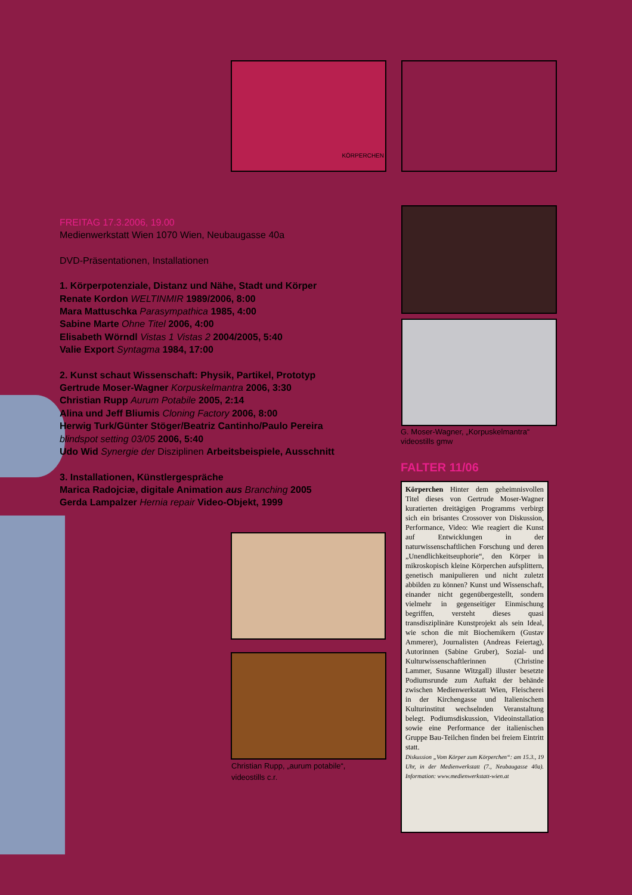KÖRPERCHEN
FREITAG 17.3.2006, 19.00
Medienwerkstatt Wien 1070 Wien, Neubaugasse 40a
DVD-Präsentationen, Installationen
1. Körperpotenziale, Distanz und Nähe, Stadt und Körper
Renate Kordon WELTINMIR 1989/2006, 8:00
Mara Mattuschka Parasympathica 1985, 4:00
Sabine Marte Ohne Titel 2006, 4:00
Elisabeth Wörndl Vistas 1 Vistas 2 2004/2005, 5:40
Valie Export Syntagma 1984, 17:00
2. Kunst schaut Wissenschaft: Physik, Partikel, Prototyp
Gertrude Moser-Wagner Korpuskelmantra 2006, 3:30
Christian Rupp Aurum Potabile 2005, 2:14
Alina und Jeff Bliumis Cloning Factory 2006, 8:00
Herwig Turk/Günter Stöger/Beatriz Cantinho/Paulo Pereira
blindspot setting 03/05 2006, 5:40
Udo Wid Synergie der Disziplinen Arbeitsbeispiele, Ausschnitt
3. Installationen, Künstlergespräche
Marica Radojciæ, digitale Animation aus Branching 2005
Gerda Lampalzer Hernia repair Video-Objekt, 1999
G. Moser-Wagner, „Korpuskelmantra“
videostills gmw
FALTER 11/06
Körperchen Hinter dem geheimnisvollen Titel dieses von Gertrude Moser-Wagner kuratierten dreitägigen Programms verbirgt sich ein brisantes Crossover von Diskussion, Performance, Video: Wie reagiert die Kunst auf Entwicklungen in der naturwissenschaftlichen Forschung und deren „Unendlichkeitseuphorie“, den Körper in mikroskopisch kleine Körperchen aufsplittern, genetisch manipulieren und nicht zuletzt abbilden zu können? Kunst und Wissenschaft, einander nicht gegenübergestellt, sondern vielmehr in gegenseitiger Einmischung begriffen, versteht dieses quasi transdisziplinäre Kunstprojekt als sein Ideal, wie schon die mit Biochemikern (Gustav Ammerer), Journalisten (Andreas Feiertag), Autorinnen (Sabine Gruber), Sozial- und Kulturwissenschaftlerinnen (Christine Lammer, Susanne Witzgall) illuster besetzte Podiumsrunde zum Auftakt der behände zwischen Medienwerkstatt Wien, Fleischerei in der Kirchengasse und Italienischem Kulturinstitut wechselnden Veranstaltung belegt. Podiumsdiskussion, Videoinstallation sowie eine Performance der italienischen Gruppe Bau-Teilchen finden bei freiem Eintritt statt.
Diskussion „Vom Körper zum Körperchen“: am 15.3., 19 Uhr, in der Medienwerkstatt (7., Neubaugasse 40a). Information: www.medienwerkstatt-wien.at
Christian Rupp, „aurum potabile“,
videostills c.r.